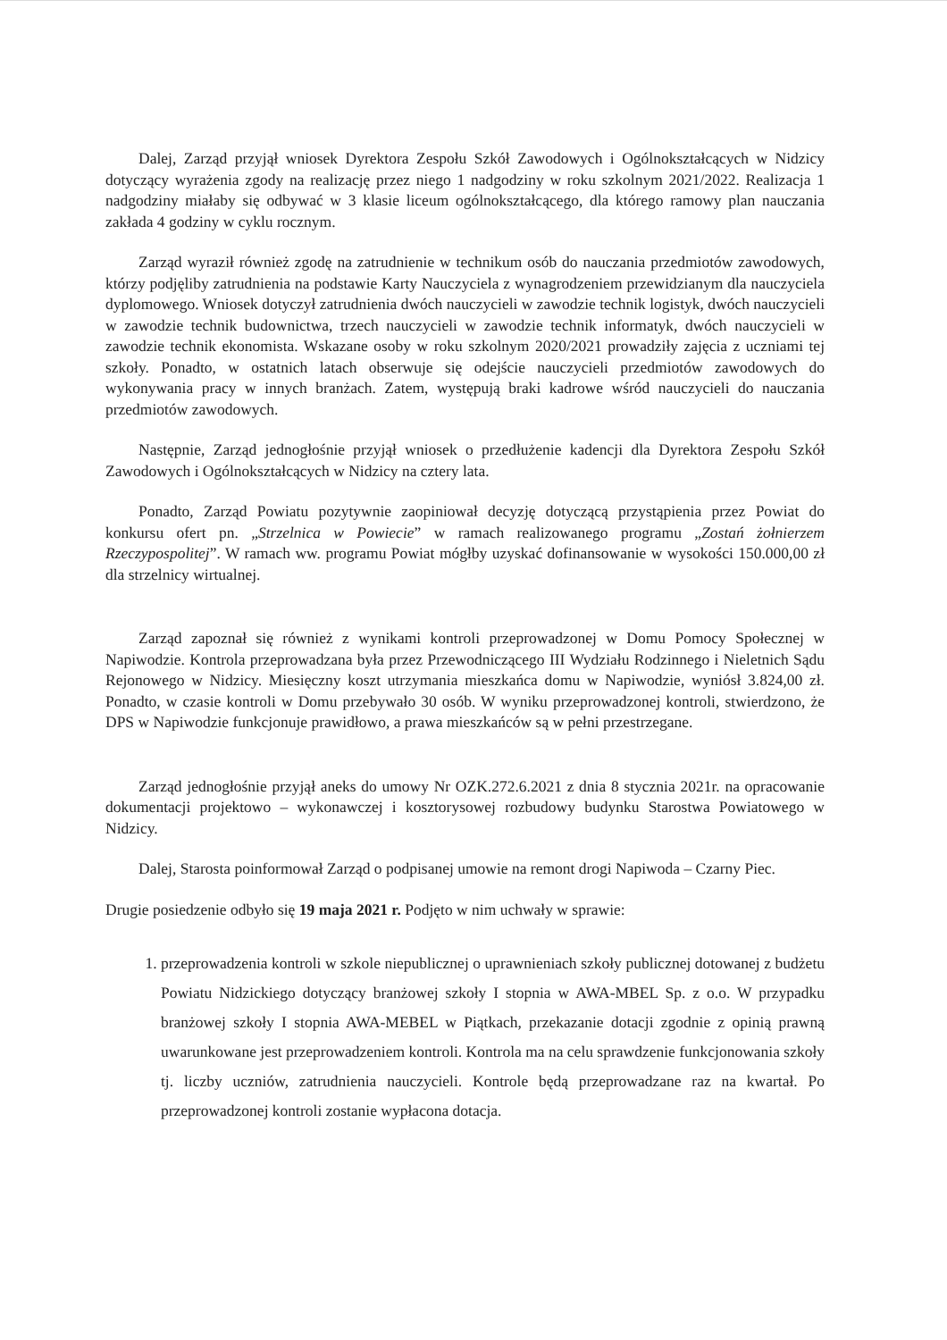Dalej, Zarząd przyjął wniosek Dyrektora Zespołu Szkół Zawodowych i Ogólnokształcących w Nidzicy dotyczący wyrażenia zgody na realizację przez niego 1 nadgodziny w roku szkolnym 2021/2022. Realizacja 1 nadgodziny miałaby się odbywać w 3 klasie liceum ogólnokształcącego, dla którego ramowy plan nauczania zakłada 4 godziny w cyklu rocznym.
Zarząd wyraził również zgodę na zatrudnienie w technikum osób do nauczania przedmiotów zawodowych, którzy podjęliby zatrudnienia na podstawie Karty Nauczyciela z wynagrodzeniem przewidzianym dla nauczyciela dyplomowego. Wniosek dotyczył zatrudnienia dwóch nauczycieli w zawodzie technik logistyk, dwóch nauczycieli w zawodzie technik budownictwa, trzech nauczycieli w zawodzie technik informatyk, dwóch nauczycieli w zawodzie technik ekonomista. Wskazane osoby w roku szkolnym 2020/2021 prowadziły zajęcia z uczniami tej szkoły. Ponadto, w ostatnich latach obserwuje się odejście nauczycieli przedmiotów zawodowych do wykonywania pracy w innych branżach. Zatem, występują braki kadrowe wśród nauczycieli do nauczania przedmiotów zawodowych.
Następnie, Zarząd jednogłośnie przyjął wniosek o przedłużenie kadencji dla Dyrektora Zespołu Szkół Zawodowych i Ogólnokształcących w Nidzicy na cztery lata.
Ponadto, Zarząd Powiatu pozytywnie zaopiniował decyzję dotyczącą przystąpienia przez Powiat do konkursu ofert pn. „Strzelnica w Powiecie” w ramach realizowanego programu „Zostań żołnierzem Rzeczypospolitej”. W ramach ww. programu Powiat mógłby uzyskać dofinansowanie w wysokości 150.000,00 zł dla strzelnicy wirtualnej.
Zarząd zapoznał się również z wynikami kontroli przeprowadzonej w Domu Pomocy Społecznej w Napiwodzie. Kontrola przeprowadzana była przez Przewodniczącego III Wydziału Rodzinnego i Nieletnich Sądu Rejonowego w Nidzicy. Miesięczny koszt utrzymania mieszkańca domu w Napiwodzie, wyniósł 3.824,00 zł. Ponadto, w czasie kontroli w Domu przebywało 30 osób. W wyniku przeprowadzonej kontroli, stwierdzono, że DPS w Napiwodzie funkcjonuje prawidłowo, a prawa mieszkańców są w pełni przestrzegane.
Zarząd jednogłośnie przyjął aneks do umowy Nr OZK.272.6.2021 z dnia 8 stycznia 2021r. na opracowanie dokumentacji projektowo – wykonawczej i kosztorysowej rozbudowy budynku Starostwa Powiatowego w Nidzicy.
Dalej, Starosta poinformował Zarząd o podpisanej umowie na remont drogi Napiwoda – Czarny Piec.
Drugie posiedzenie odbyło się 19 maja 2021 r. Podjęto w nim uchwały w sprawie:
1. przeprowadzenia kontroli w szkole niepublicznej o uprawnieniach szkoły publicznej dotowanej z budżetu Powiatu Nidzickiego dotyczący branżowej szkoły I stopnia w AWA-MBEL Sp. z o.o. W przypadku branżowej szkoły I stopnia AWA-MEBEL w Piątkach, przekazanie dotacji zgodnie z opinią prawną uwarunkowane jest przeprowadzeniem kontroli. Kontrola ma na celu sprawdzenie funkcjonowania szkoły tj. liczby uczniów, zatrudnienia nauczycieli. Kontrole będą przeprowadzane raz na kwartał. Po przeprowadzonej kontroli zostanie wypłacona dotacja.